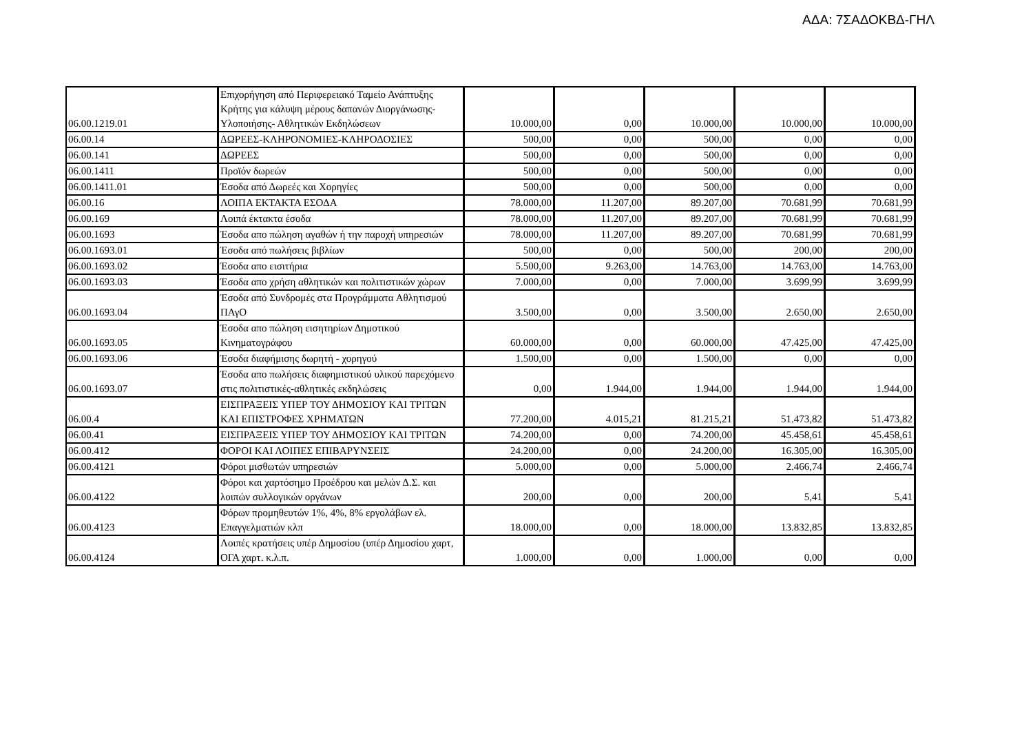ΑΔΑ: 7ΣΑΔΟΚΒΔ-ΓΗΛ
| 06.00.1219.01 | Επιχορήγηση από Περιφερειακό Ταμείο Ανάπτυξης Κρήτης για κάλυψη μέρους δαπανών Διοργάνωσης-Υλοποιήσης- Αθλητικών Εκδηλώσεων | 10.000,00 | 0,00 | 10.000,00 | 10.000,00 | 10.000,00 |
| 06.00.14 | ΔΩΡΕΕΣ-ΚΛΗΡΟΝΟΜΙΕΣ-ΚΛΗΡΟΔΟΣΙΕΣ | 500,00 | 0,00 | 500,00 | 0,00 | 0,00 |
| 06.00.141 | ΔΩΡΕΕΣ | 500,00 | 0,00 | 500,00 | 0,00 | 0,00 |
| 06.00.1411 | Προϊόν δωρεών | 500,00 | 0,00 | 500,00 | 0,00 | 0,00 |
| 06.00.1411.01 | Έσοδα από Δωρεές και Χορηγίες | 500,00 | 0,00 | 500,00 | 0,00 | 0,00 |
| 06.00.16 | ΛΟΙΠΑ ΕΚΤΑΚΤΑ ΕΣΟΔΑ | 78.000,00 | 11.207,00 | 89.207,00 | 70.681,99 | 70.681,99 |
| 06.00.169 | Λοιπά έκτακτα έσοδα | 78.000,00 | 11.207,00 | 89.207,00 | 70.681,99 | 70.681,99 |
| 06.00.1693 | Έσοδα απο πώληση αγαθών ή την παροχή υπηρεσιών | 78.000,00 | 11.207,00 | 89.207,00 | 70.681,99 | 70.681,99 |
| 06.00.1693.01 | Έσοδα από πωλήσεις βιβλίων | 500,00 | 0,00 | 500,00 | 200,00 | 200,00 |
| 06.00.1693.02 | Έσοδα απο εισιτήρια | 5.500,00 | 9.263,00 | 14.763,00 | 14.763,00 | 14.763,00 |
| 06.00.1693.03 | Έσοδα απο χρήση αθλητικών και πολιτιστικών χώρων | 7.000,00 | 0,00 | 7.000,00 | 3.699,99 | 3.699,99 |
| 06.00.1693.04 | Έσοδα από Συνδρομές στα Προγράμματα Αθλητισμού ΠΑγΟ | 3.500,00 | 0,00 | 3.500,00 | 2.650,00 | 2.650,00 |
| 06.00.1693.05 | Έσοδα απο πώληση εισητηρίων Δημοτικού Κινηματογράφου | 60.000,00 | 0,00 | 60.000,00 | 47.425,00 | 47.425,00 |
| 06.00.1693.06 | Έσοδα διαφήμισης δωρητή - χορηγού | 1.500,00 | 0,00 | 1.500,00 | 0,00 | 0,00 |
| 06.00.1693.07 | Έσοδα απο πωλήσεις διαφημιστικού υλικού παρεχόμενο στις πολιτιστικές-αθλητικές εκδηλώσεις | 0,00 | 1.944,00 | 1.944,00 | 1.944,00 | 1.944,00 |
| 06.00.4 | ΕΙΣΠΡΑΞΕΙΣ ΥΠΕΡ ΤΟΥ ΔΗΜΟΣΙΟΥ ΚΑΙ ΤΡΙΤΩΝ ΚΑΙ ΕΠΙΣΤΡΟΦΕΣ ΧΡΗΜΑΤΩΝ | 77.200,00 | 4.015,21 | 81.215,21 | 51.473,82 | 51.473,82 |
| 06.00.41 | ΕΙΣΠΡΑΞΕΙΣ ΥΠΕΡ ΤΟΥ ΔΗΜΟΣΙΟΥ ΚΑΙ ΤΡΙΤΩΝ | 74.200,00 | 0,00 | 74.200,00 | 45.458,61 | 45.458,61 |
| 06.00.412 | ΦΟΡΟΙ ΚΑΙ ΛΟΙΠΕΣ ΕΠΙΒΑΡΥΝΣΕΙΣ | 24.200,00 | 0,00 | 24.200,00 | 16.305,00 | 16.305,00 |
| 06.00.4121 | Φόροι μισθωτών υπηρεσιών | 5.000,00 | 0,00 | 5.000,00 | 2.466,74 | 2.466,74 |
| 06.00.4122 | Φόροι και χαρτόσημο Προέδρου και μελών Δ.Σ. και λοιπών συλλογικών οργάνων | 200,00 | 0,00 | 200,00 | 5,41 | 5,41 |
| 06.00.4123 | Φόρων προμηθευτών 1%, 4%, 8% εργολάβων ελ. Επαγγελματιών κλπ | 18.000,00 | 0,00 | 18.000,00 | 13.832,85 | 13.832,85 |
| 06.00.4124 | Λοιπές κρατήσεις υπέρ Δημοσίου (υπέρ Δημοσίου χαρτ, ΟΓΑ χαρτ. κ.λ.π. | 1.000,00 | 0,00 | 1.000,00 | 0,00 | 0,00 |